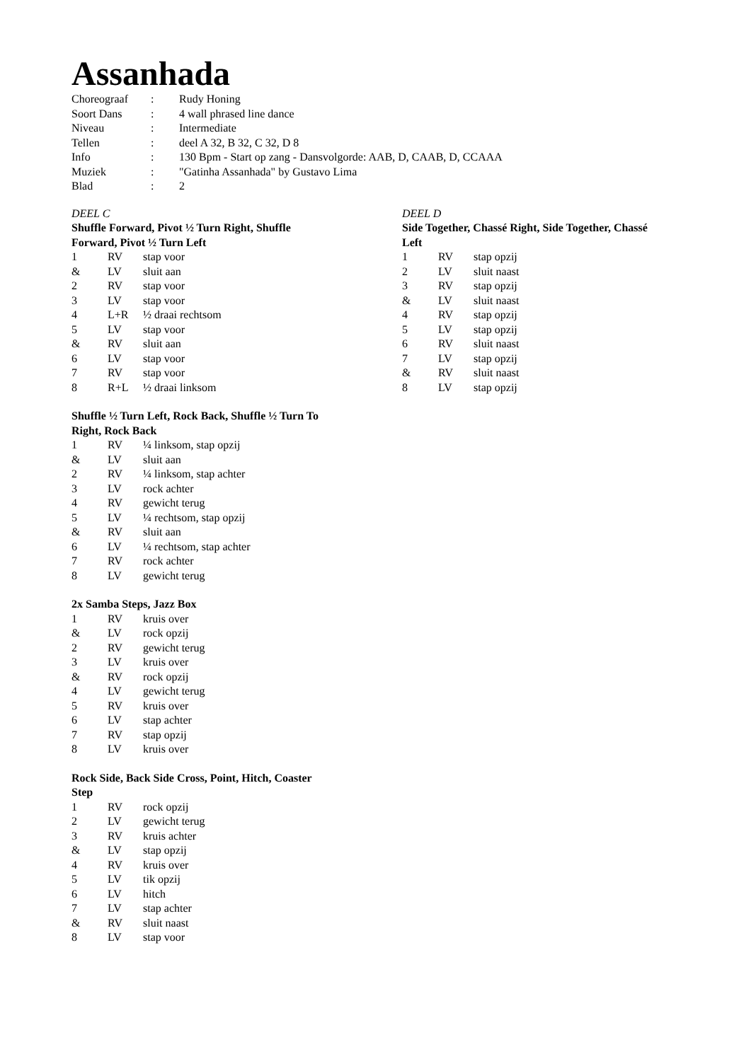Assanhada
| Choreograaf | : | Rudy Honing |
| Soort Dans | : | 4 wall phrased line dance |
| Niveau | : | Intermediate |
| Tellen | : | deel A 32, B 32, C 32, D 8 |
| Info | : | 130 Bpm - Start op zang - Dansvolgorde: AAB, D, CAAB, D, CCAAA |
| Muziek | : | "Gatinha Assanhada" by Gustavo Lima |
| Blad | : | 2 |
DEEL C
Shuffle Forward, Pivot ½ Turn Right, Shuffle
Forward, Pivot ½ Turn Left
| 1 | RV | stap voor |
| & | LV | sluit aan |
| 2 | RV | stap voor |
| 3 | LV | stap voor |
| 4 | L+R | ½ draai rechtsom |
| 5 | LV | stap voor |
| & | RV | sluit aan |
| 6 | LV | stap voor |
| 7 | RV | stap voor |
| 8 | R+L | ½ draai linksom |
Shuffle ½ Turn Left, Rock Back, Shuffle ½ Turn To
Right, Rock Back
| 1 | RV | ¼ linksom, stap opzij |
| & | LV | sluit aan |
| 2 | RV | ¼ linksom, stap achter |
| 3 | LV | rock achter |
| 4 | RV | gewicht terug |
| 5 | LV | ¼ rechtsom, stap opzij |
| & | RV | sluit aan |
| 6 | LV | ¼ rechtsom, stap achter |
| 7 | RV | rock achter |
| 8 | LV | gewicht terug |
2x Samba Steps, Jazz Box
| 1 | RV | kruis over |
| & | LV | rock opzij |
| 2 | RV | gewicht terug |
| 3 | LV | kruis over |
| & | RV | rock opzij |
| 4 | LV | gewicht terug |
| 5 | RV | kruis over |
| 6 | LV | stap achter |
| 7 | RV | stap opzij |
| 8 | LV | kruis over |
Rock Side, Back Side Cross, Point, Hitch, Coaster
Step
| 1 | RV | rock opzij |
| 2 | LV | gewicht terug |
| 3 | RV | kruis achter |
| & | LV | stap opzij |
| 4 | RV | kruis over |
| 5 | LV | tik opzij |
| 6 | LV | hitch |
| 7 | LV | stap achter |
| & | RV | sluit naast |
| 8 | LV | stap voor |
DEEL D
Side Together, Chassé Right, Side Together, Chassé
Left
| 1 | RV | stap opzij |
| 2 | LV | sluit naast |
| 3 | RV | stap opzij |
| & | LV | sluit naast |
| 4 | RV | stap opzij |
| 5 | LV | stap opzij |
| 6 | RV | sluit naast |
| 7 | LV | stap opzij |
| & | RV | sluit naast |
| 8 | LV | stap opzij |